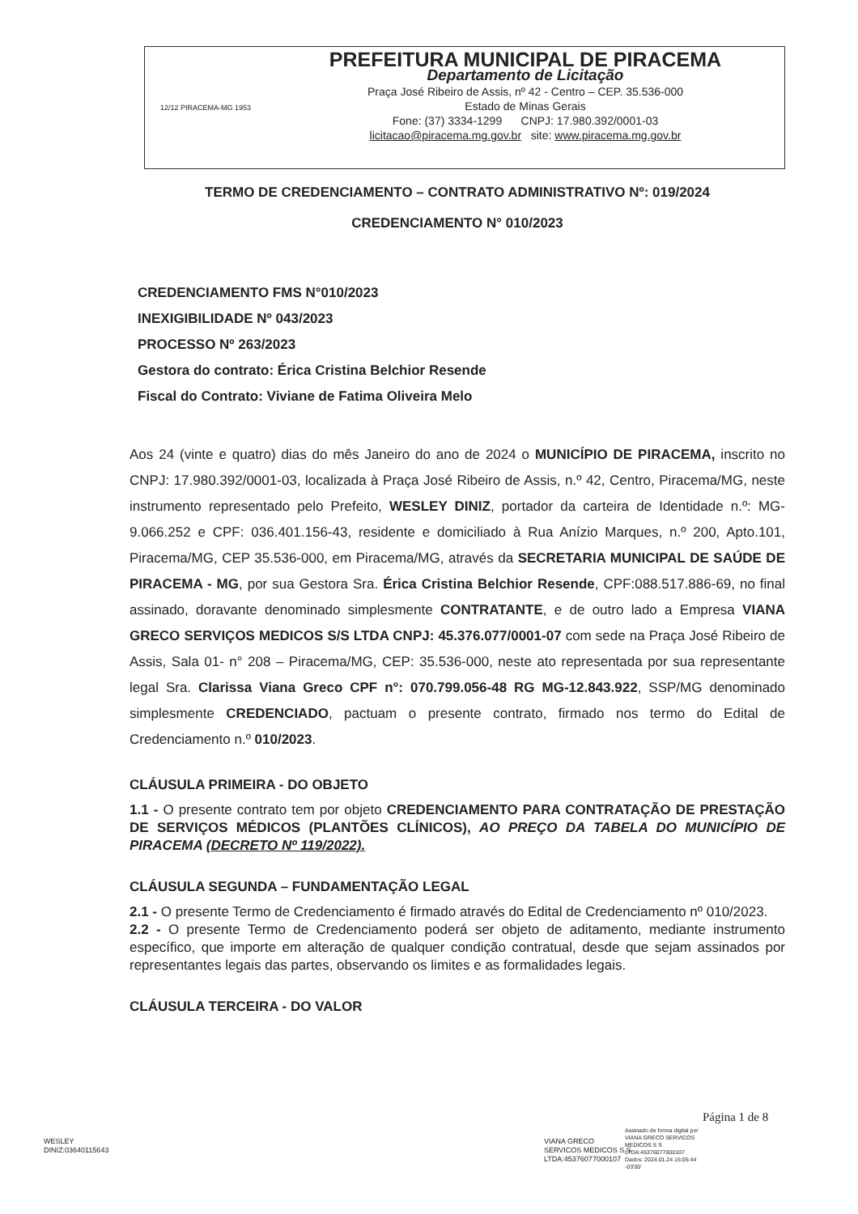12/12 PIRACEMA-MG 1953
PREFEITURA MUNICIPAL DE PIRACEMA
Departamento de Licitação
Praça José Ribeiro de Assis, nº 42 - Centro – CEP. 35.536-000
Estado de Minas Gerais
Fone: (37) 3334-1299 CNPJ: 17.980.392/0001-03
licitacao@piracema.mg.gov.br site: www.piracema.mg.gov.br
TERMO DE CREDENCIAMENTO – CONTRATO ADMINISTRATIVO Nº: 019/2024
CREDENCIAMENTO N° 010/2023
CREDENCIAMENTO FMS N°010/2023
INEXIGIBILIDADE Nº 043/2023
PROCESSO Nº 263/2023
Gestora do contrato: Érica Cristina Belchior Resende
Fiscal do Contrato: Viviane de Fatima Oliveira Melo
Aos 24 (vinte e quatro) dias do mês Janeiro do ano de 2024 o MUNICÍPIO DE PIRACEMA, inscrito no CNPJ: 17.980.392/0001-03, localizada à Praça José Ribeiro de Assis, n.º 42, Centro, Piracema/MG, neste instrumento representado pelo Prefeito, WESLEY DINIZ, portador da carteira de Identidade n.º: MG-9.066.252 e CPF: 036.401.156-43, residente e domiciliado à Rua Anízio Marques, n.º 200, Apto.101, Piracema/MG, CEP 35.536-000, em Piracema/MG, através da SECRETARIA MUNICIPAL DE SAÚDE DE PIRACEMA - MG, por sua Gestora Sra. Érica Cristina Belchior Resende, CPF:088.517.886-69, no final assinado, doravante denominado simplesmente CONTRATANTE, e de outro lado a Empresa VIANA GRECO SERVIÇOS MEDICOS S/S LTDA CNPJ: 45.376.077/0001-07 com sede na Praça José Ribeiro de Assis, Sala 01- n° 208 – Piracema/MG, CEP: 35.536-000, neste ato representada por sua representante legal Sra. Clarissa Viana Greco CPF n°: 070.799.056-48 RG MG-12.843.922, SSP/MG denominado simplesmente CREDENCIADO, pactuam o presente contrato, firmado nos termo do Edital de Credenciamento n.º 010/2023.
CLÁUSULA PRIMEIRA - DO OBJETO
1.1 - O presente contrato tem por objeto CREDENCIAMENTO PARA CONTRATAÇÃO DE PRESTAÇÃO DE SERVIÇOS MÉDICOS (PLANTÕES CLÍNICOS), AO PREÇO DA TABELA DO MUNICÍPIO DE PIRACEMA (DECRETO Nº 119/2022).
CLÁUSULA SEGUNDA – FUNDAMENTAÇÃO LEGAL
2.1 - O presente Termo de Credenciamento é firmado através do Edital de Credenciamento nº 010/2023.
2.2 - O presente Termo de Credenciamento poderá ser objeto de aditamento, mediante instrumento específico, que importe em alteração de qualquer condição contratual, desde que sejam assinados por representantes legais das partes, observando os limites e as formalidades legais.
CLÁUSULA TERCEIRA - DO VALOR
Página 1 de 8
WESLEY
DINIZ:03640115643
VIANA GRECO
SERVICOS MEDICOS S S
LTDA:45376077000107
Assinado de forma digital por
VIANA GRECO SERVICOS
MEDICOS S S
LTDA:45376077000107
Dados: 2024.01.24 15:05:44
-03'00'